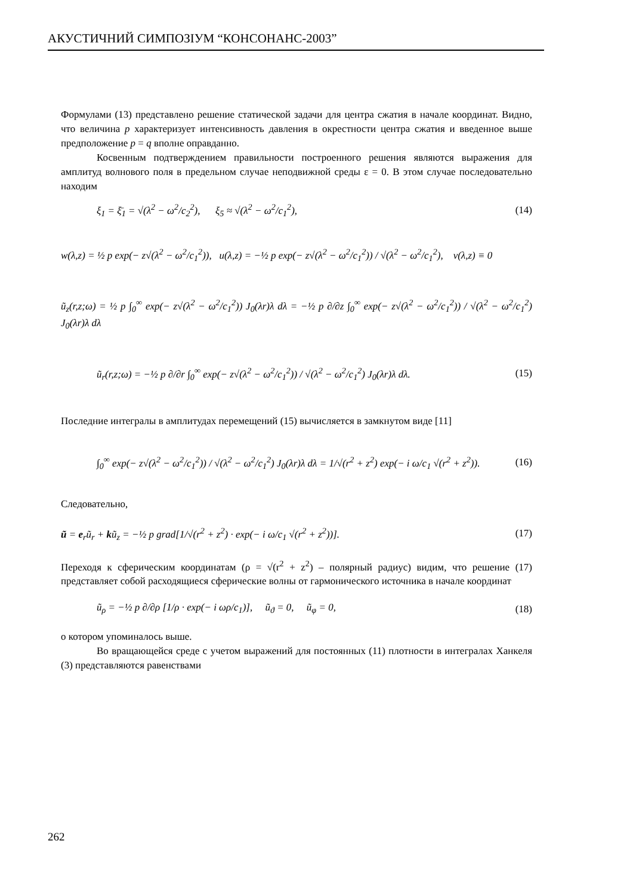АКУСТИЧНИЙ СИМПОЗІУМ “КОНСОНАНС-2003”
Формулами (13) представлено решение статической задачи для центра сжатия в начале координат. Видно, что величина p характеризует интенсивность давления в окрестности центра сжатия и введенное выше предположение p = q вполне оправданно.
Косвенным подтверждением правильности построенного решения являются выражения для амплитуд волнового поля в предельном случае неподвижной среды ε = 0. В этом случае последовательно находим
ξ<sub>1</sub> = ξ̄<sub>1</sub> = √(λ<sup>2</sup> − ω<sup>2</sup>/c<sub>2</sub><sup>2</sup>), ξ<sub>5</sub> ≈ √(λ<sup>2</sup> − ω<sup>2</sup>/c<sub>1</sub><sup>2</sup>), (14)
w(λ,z) = ½ p exp(− z√(λ<sup>2</sup> − ω<sup>2</sup>/c<sub>1</sub><sup>2</sup>)), u(λ,z) = −½ p exp(− z√(λ<sup>2</sup> − ω<sup>2</sup>/c<sub>1</sub><sup>2</sup>)) / √(λ<sup>2</sup> − ω<sup>2</sup>/c<sub>1</sub><sup>2</sup>), v(λ,z) ≡ 0
ũ<sub>z</sub>(r,z;ω) = ½ p ∫<sub>0</sub><sup>∞</sup> exp(− z√(λ<sup>2</sup> − ω<sup>2</sup>/c<sub>1</sub><sup>2</sup>)) J<sub>0</sub>(λr)λ dλ = −½ p ∂/∂z ∫<sub>0</sub><sup>∞</sup> exp(− z√(λ<sup>2</sup> − ω<sup>2</sup>/c<sub>1</sub><sup>2</sup>)) / √(λ<sup>2</sup> − ω<sup>2</sup>/c<sub>1</sub><sup>2</sup>) J<sub>0</sub>(λr)λ dλ
ũ<sub>r</sub>(r,z;ω) = −½ p ∂/∂r ∫<sub>0</sub><sup>∞</sup> exp(− z√(λ<sup>2</sup> − ω<sup>2</sup>/c<sub>1</sub><sup>2</sup>)) / √(λ<sup>2</sup> − ω<sup>2</sup>/c<sub>1</sub><sup>2</sup>) J<sub>0</sub>(λr)λ dλ. (15)
Последние интегралы в амплитудах перемещений (15) вычисляется в замкнутом виде [11]
∫<sub>0</sub><sup>∞</sup> exp(− z√(λ<sup>2</sup> − ω<sup>2</sup>/c<sub>1</sub><sup>2</sup>)) / √(λ<sup>2</sup> − ω<sup>2</sup>/c<sub>1</sub><sup>2</sup>) J<sub>0</sub>(λr)λ dλ = 1/√(r<sup>2</sup> + z<sup>2</sup>) exp(− i ω/c<sub>1</sub> √(r<sup>2</sup> + z<sup>2</sup>)). (16)
Следовательно,
ũ = e<sub>r</sub>ũ<sub>r</sub> + kũ<sub>z</sub> = −½ p grad[1/√(r<sup>2</sup> + z<sup>2</sup>) · exp(− i ω/c<sub>1</sub> √(r<sup>2</sup> + z<sup>2</sup>))]. (17)
Переходя к сферическим координатам (ρ = √(r<sup>2</sup> + z<sup>2</sup>) – полярный радиус) видим, что решение (17) представляет собой расходящиеся сферические волны от гармонического источника в начале координат
ũ<sub>ρ</sub> = −½ p ∂/∂ρ [1/ρ · exp(− i ωρ/c<sub>1</sub>)], ũ<sub>ϑ</sub> = 0, ũ<sub>φ</sub> = 0, (18)
о котором упоминалось выше.
Во вращающейся среде с учетом выражений для постоянных (11) плотности в интегралах Ханкеля (3) представляются равенствами
262